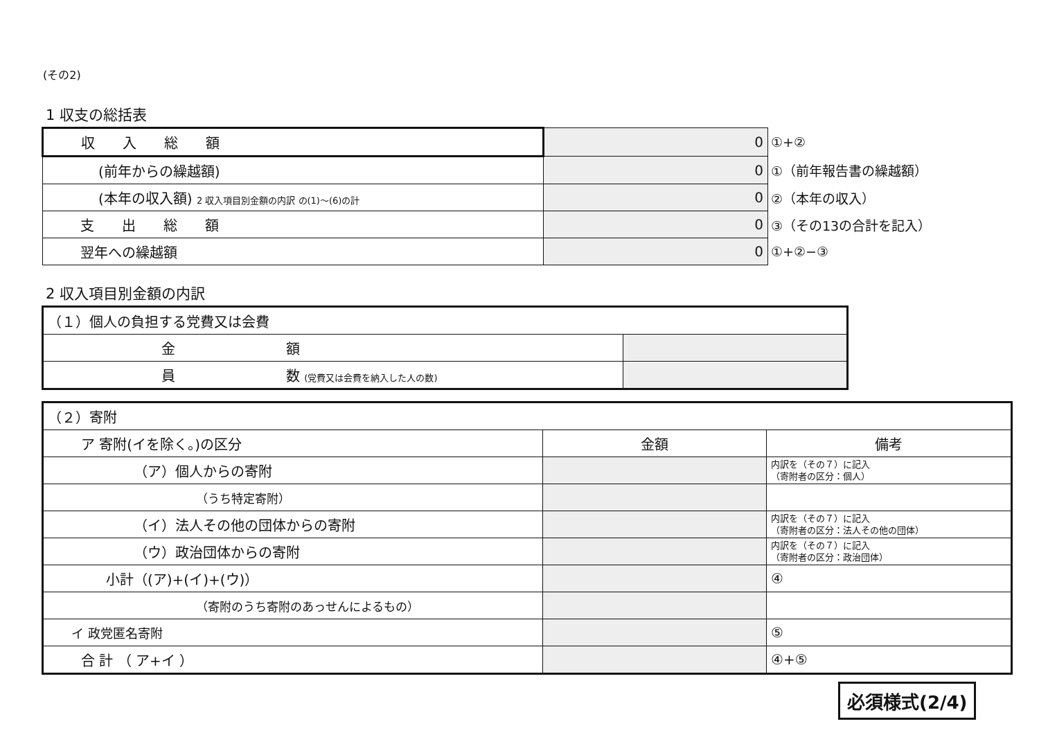(その2)
1 収支の総括表
| 収 入 総 額 | 0 | ①+② |
| (前年からの繰越額) | 0 | ①（前年報告書の繰越額） |
| (本年の収入額) 2 収入項目別金額の内訳 の(1)～(6)の計 | 0 | ②（本年の収入） |
| 支 出 総 額 | 0 | ③（その13の合計を記入） |
| 翌年への繰越額 | 0 | ①+②−③ |
2 収入項目別金額の内訳
| （１）個人の負担する党費又は会費 | |
| 金 額 | |
| 員 数 (党費又は会費を納入した人の数) | |
| （２）寄附 | | |
| ア 寄附(イを除く。)の区分 | 金額 | 備考 |
| （ア）個人からの寄附 | | 内訳を（その７）に記入 （寄附者の区分：個人） |
| （うち特定寄附） | | |
| （イ）法人その他の団体からの寄附 | | 内訳を（その７）に記入 （寄附者の区分：法人その他の団体） |
| （ウ）政治団体からの寄附 | | 内訳を（その７）に記入 （寄附者の区分：政治団体） |
| 小計（(ア)+(イ)+(ウ)） | | ④ |
| （寄附のうち寄附のあっせんによるもの） | | |
| イ 政党匿名寄附 | | ⑤ |
| 合 計 （ ア+イ ） | | ④+⑤ |
必須様式(2/4)